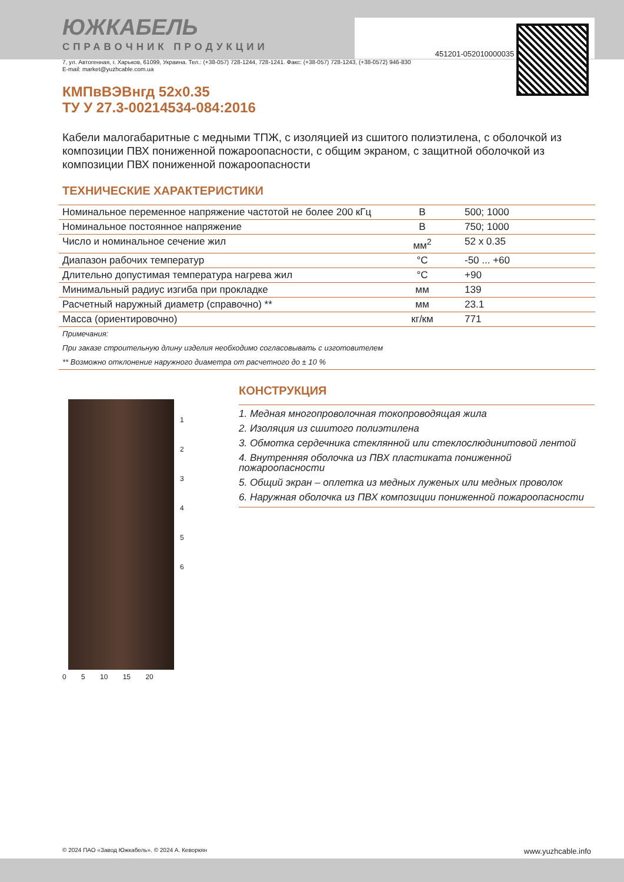451201-052010000035
ЮЖКАБЕЛЬ
СПРАВОЧНИК ПРОДУКЦИИ
7, ул. Автогенная, г. Харьков, 61099, Украина. Тел.: (+38-057) 728-1244, 728-1241. Факс: (+38-057) 728-1243, (+38-0572) 946-830
E-mail: market@yuzhcable.com.ua
КМПвВЭВнгд 52x0.35
ТУ У 27.3-00214534-084:2016
Кабели малогабаритные с медными ТПЖ, с изоляцией из сшитого полиэтилена, с оболочкой из композиции ПВХ пониженной пожароопасности, с общим экраном, с защитной оболочкой из композиции ПВХ пониженной пожароопасности
ТЕХНИЧЕСКИЕ ХАРАКТЕРИСТИКИ
| Номинальное переменное напряжение частотой не более 200 кГц | В | 500; 1000 |
| Номинальное постоянное напряжение | В | 750; 1000 |
| Число и номинальное сечение жил | мм<sup>2</sup> | 52 x 0.35 |
| Диапазон рабочих температур | °С | -50 ... +60 |
| Длительно допустимая температура нагрева жил | °С | +90 |
| Минимальный радиус изгиба при прокладке | мм | 139 |
| Расчетный наружный диаметр (справочно) ** | мм | 23.1 |
| Масса (ориентировочно) | кг/км | 771 |
| Примечания: | | |
| При заказе строительную длину изделия необходимо согласовывать с изготовителем | | |
| ** Возможно отклонение наружного диаметра от расчетного до ± 10 % | | |
1
2
3
4
5
6
0 5 10 15 20
КОНСТРУКЦИЯ
1. Медная многопроволочная токопроводящая жила
2. Изоляция из сшитого полиэтилена
3. Обмотка сердечника стеклянной или стеклослюдинитовой лентой
4. Внутренняя оболочка из ПВХ пластиката пониженной пожароопасности
5. Общий экран – оплетка из медных луженых или медных проволок
6. Наружная оболочка из ПВХ композиции пониженной пожароопасности
© 2024 ПАО «Завод Южкабель». © 2024 А. Кеворкян www.yuzhcable.info